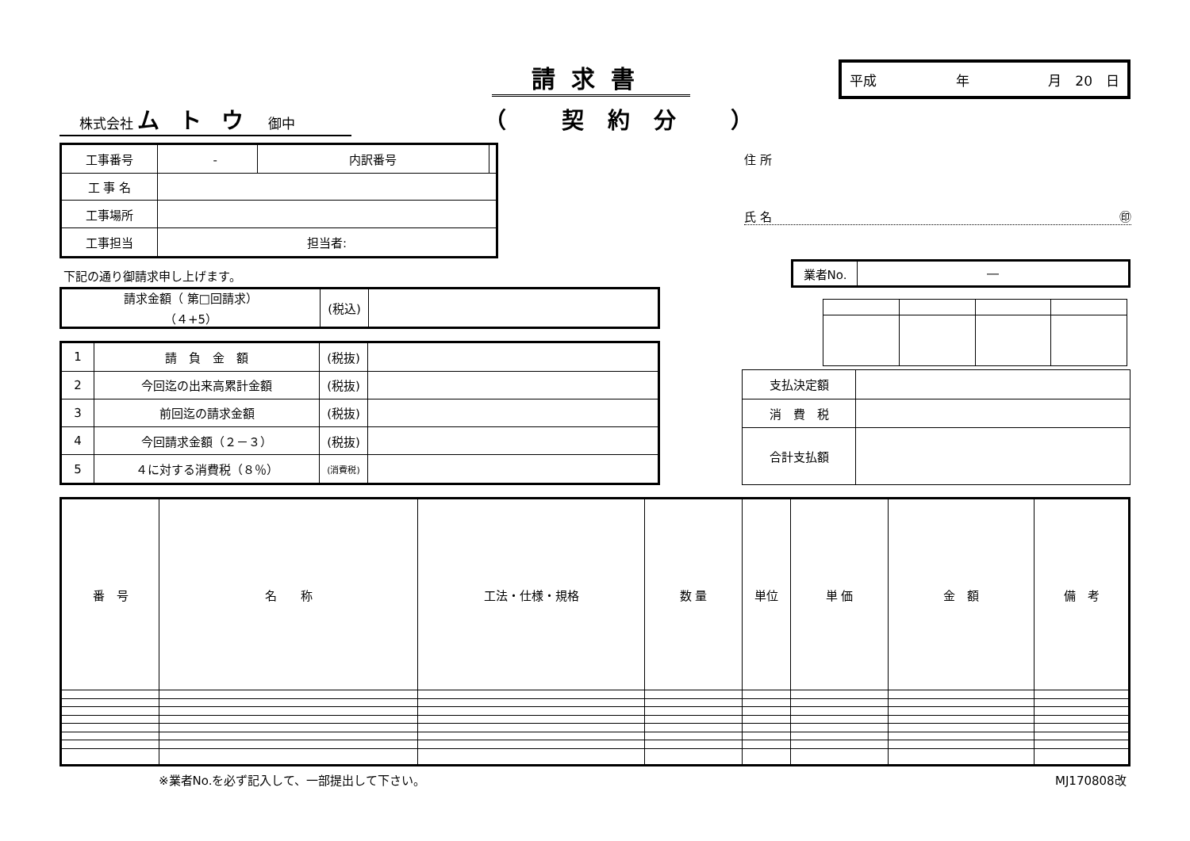請求書 平成 年 月　20　日
株式会社 ムトウ 御中
（ 契約分 ）
| 工事番号 | ‐ | 内訳番号 | |
| 工 事 名 | | | |
| 工事場所 | | | |
| 工事担当 | 担当者: | | |
住 所
氏 名 ㊞
下記の通り御請求申し上げます。
| 業者No. | ― |
| 請求金額（ 第□回請求） （４+5） | (税込) | |
| 1 | 請 負 金 額 | (税抜) | |
| 2 | 今回迄の出来高累計金額 | (税抜) | |
| 3 | 前回迄の請求金額 | (税抜) | |
| 4 | 今回請求金額（２－３） | (税抜) | |
| 5 | ４に対する消費税（８％） | (消費税) | |
| 支払決定額 | |
| 消 費 税 | |
| 合計支払額 | |
| 番 号 | 名 称 | 工法・仕様・規格 | 数 量 | 単位 | 単 価 | 金 額 | 備 考 |
| --- | --- | --- | --- | --- | --- | --- | --- |
※業者No.を必ず記入して、一部提出して下さい。
MJ170808改